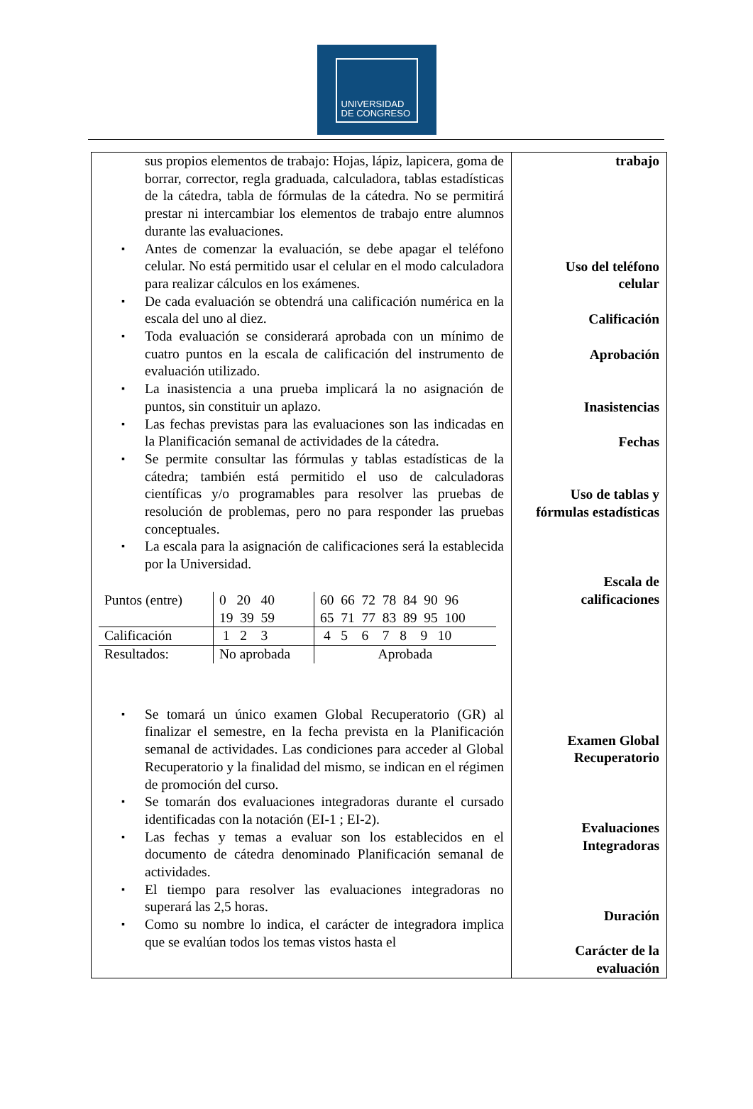UNIVERSIDAD
DE CONGRESO
sus propios elementos de trabajo: Hojas, lápiz, lapicera, goma de borrar, corrector, regla graduada, calculadora, tablas estadísticas de la cátedra, tabla de fórmulas de la cátedra. No se permitirá prestar ni intercambiar los elementos de trabajo entre alumnos durante las evaluaciones.
Antes de comenzar la evaluación, se debe apagar el teléfono celular. No está permitido usar el celular en el modo calculadora para realizar cálculos en los exámenes.
De cada evaluación se obtendrá una calificación numérica en la escala del uno al diez.
Toda evaluación se considerará aprobada con un mínimo de cuatro puntos en la escala de calificación del instrumento de evaluación utilizado.
La inasistencia a una prueba implicará la no asignación de puntos, sin constituir un aplazo.
Las fechas previstas para las evaluaciones son las indicadas en la Planificación semanal de actividades de la cátedra.
Se permite consultar las fórmulas y tablas estadísticas de la cátedra; también está permitido el uso de calculadoras científicas y/o programables para resolver las pruebas de resolución de problemas, pero no para responder las pruebas conceptuales.
La escala para la asignación de calificaciones será la establecida por la Universidad.
| Puntos (entre) | 0 20 40 19 39 59 | 60 66 72 78 84 90 96 65 71 77 83 89 95 100 |
| Calificación | 1 2 3 | 4 5 6 7 8 9 10 |
| Resultados: | No aprobada | Aprobada |
Se tomará un único examen Global Recuperatorio (GR) al finalizar el semestre, en la fecha prevista en la Planificación semanal de actividades. Las condiciones para acceder al Global Recuperatorio y la finalidad del mismo, se indican en el régimen de promoción del curso.
Se tomarán dos evaluaciones integradoras durante el cursado identificadas con la notación (EI-1 ; EI-2).
Las fechas y temas a evaluar son los establecidos en el documento de cátedra denominado Planificación semanal de actividades.
El tiempo para resolver las evaluaciones integradoras no superará las 2,5 horas.
Como su nombre lo indica, el carácter de integradora implica que se evalúan todos los temas vistos hasta el
trabajo
Uso del teléfono
celular
Calificación
Aprobación
Inasistencias
Fechas
Uso de tablas y
fórmulas estadísticas
Escala de
calificaciones
Examen Global
Recuperatorio
Evaluaciones
Integradoras
Duración
Carácter de la
evaluación